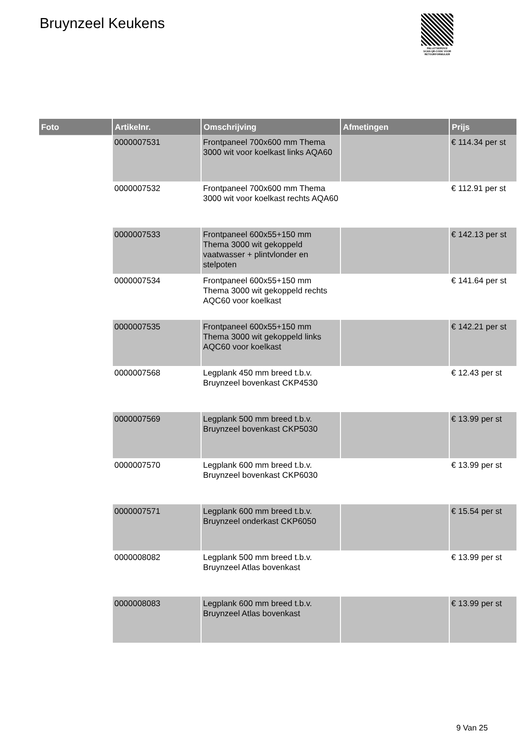Bruynzeel Keukens
PALLETSERVICE
SCAN QR-CODE VOOR RETOURFORMULIER
| Foto | Artikelnr. | Omschrijving | Afmetingen | Prijs |
| --- | --- | --- | --- | --- |
| | 0000007531 | Frontpaneel 700x600 mm Thema 3000 wit voor koelkast links AQA60 | | € 114.34 per st |
| | 0000007532 | Frontpaneel 700x600 mm Thema 3000 wit voor koelkast rechts AQA60 | | € 112.91 per st |
| | 0000007533 | Frontpaneel 600x55+150 mm Thema 3000 wit gekoppeld vaatwasser + plintvlonder en stelpoten | | € 142.13 per st |
| | 0000007534 | Frontpaneel 600x55+150 mm Thema 3000 wit gekoppeld rechts AQC60 voor koelkast | | € 141.64 per st |
| | 0000007535 | Frontpaneel 600x55+150 mm Thema 3000 wit gekoppeld links AQC60 voor koelkast | | € 142.21 per st |
| | 0000007568 | Legplank 450 mm breed t.b.v. Bruynzeel bovenkast CKP4530 | | € 12.43 per st |
| | 0000007569 | Legplank 500 mm breed t.b.v. Bruynzeel bovenkast CKP5030 | | € 13.99 per st |
| | 0000007570 | Legplank 600 mm breed t.b.v. Bruynzeel bovenkast CKP6030 | | € 13.99 per st |
| | 0000007571 | Legplank 600 mm breed t.b.v. Bruynzeel onderkast CKP6050 | | € 15.54 per st |
| | 0000008082 | Legplank 500 mm breed t.b.v. Bruynzeel Atlas bovenkast | | € 13.99 per st |
| | 0000008083 | Legplank 600 mm breed t.b.v. Bruynzeel Atlas bovenkast | | € 13.99 per st |
9 Van 25